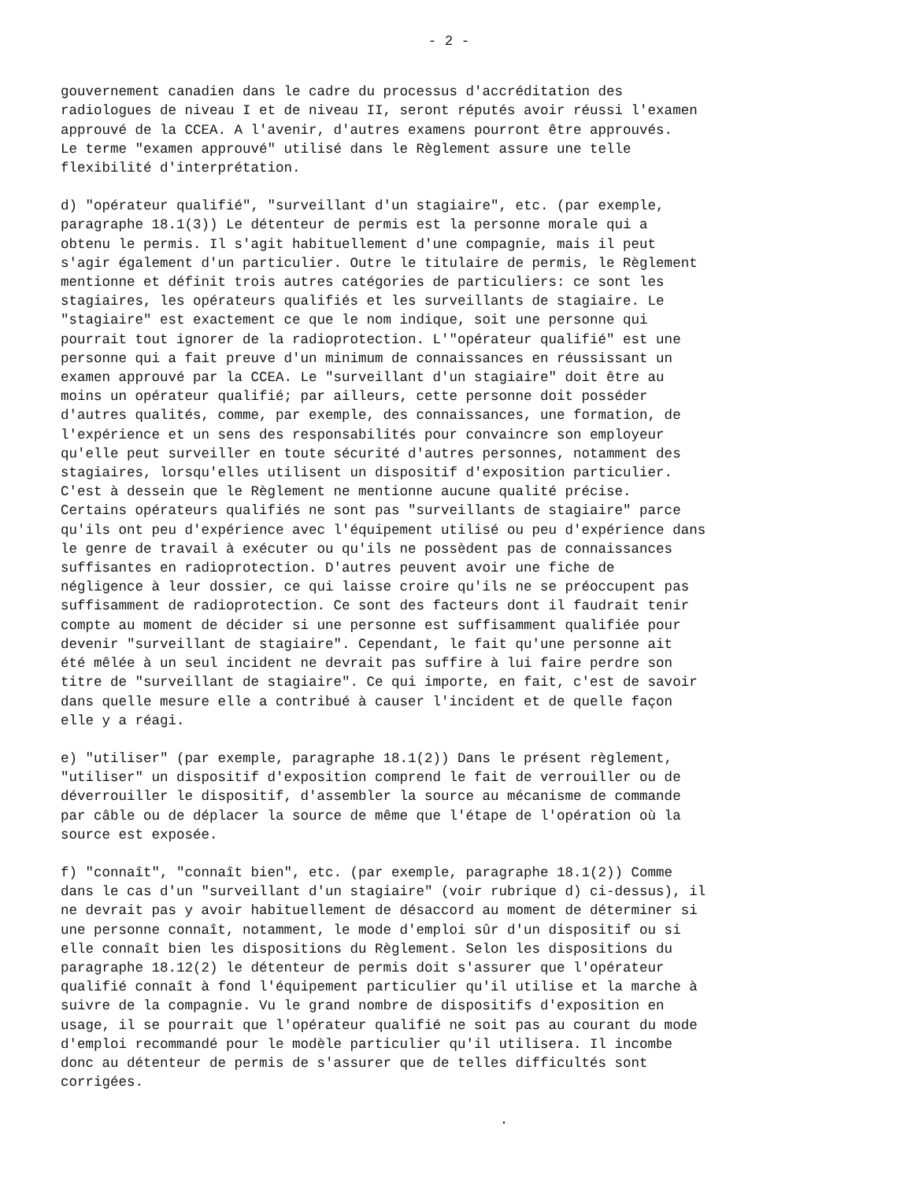- 2 -
gouvernement canadien dans le cadre du processus d'accréditation des radiologues de niveau I et de niveau II, seront réputés avoir réussi l'examen approuvé de la CCEA. A l'avenir, d'autres examens pourront être approuvés. Le terme "examen approuvé" utilisé dans le Règlement assure une telle flexibilité d'interprétation.
d) "opérateur qualifié", "surveillant d'un stagiaire", etc. (par exemple, paragraphe 18.1(3)) Le détenteur de permis est la personne morale qui a obtenu le permis. Il s'agit habituellement d'une compagnie, mais il peut s'agir également d'un particulier. Outre le titulaire de permis, le Règlement mentionne et définit trois autres catégories de particuliers: ce sont les stagiaires, les opérateurs qualifiés et les surveillants de stagiaire. Le "stagiaire" est exactement ce que le nom indique, soit une personne qui pourrait tout ignorer de la radioprotection. L'"opérateur qualifié" est une personne qui a fait preuve d'un minimum de connaissances en réussissant un examen approuvé par la CCEA. Le "surveillant d'un stagiaire" doit être au moins un opérateur qualifié; par ailleurs, cette personne doit posséder d'autres qualités, comme, par exemple, des connaissances, une formation, de l'expérience et un sens des responsabilités pour convaincre son employeur qu'elle peut surveiller en toute sécurité d'autres personnes, notamment des stagiaires, lorsqu'elles utilisent un dispositif d'exposition particulier. C'est à dessein que le Règlement ne mentionne aucune qualité précise. Certains opérateurs qualifiés ne sont pas "surveillants de stagiaire" parce qu'ils ont peu d'expérience avec l'équipement utilisé ou peu d'expérience dans le genre de travail à exécuter ou qu'ils ne possèdent pas de connaissances suffisantes en radioprotection. D'autres peuvent avoir une fiche de négligence à leur dossier, ce qui laisse croire qu'ils ne se préoccupent pas suffisamment de radioprotection. Ce sont des facteurs dont il faudrait tenir compte au moment de décider si une personne est suffisamment qualifiée pour devenir "surveillant de stagiaire". Cependant, le fait qu'une personne ait été mêlée à un seul incident ne devrait pas suffire à lui faire perdre son titre de "surveillant de stagiaire". Ce qui importe, en fait, c'est de savoir dans quelle mesure elle a contribué à causer l'incident et de quelle façon elle y a réagi.
e) "utiliser" (par exemple, paragraphe 18.1(2)) Dans le présent règlement, "utiliser" un dispositif d'exposition comprend le fait de verrouiller ou de déverrouiller le dispositif, d'assembler la source au mécanisme de commande par câble ou de déplacer la source de même que l'étape de l'opération où la source est exposée.
f) "connaît", "connaît bien", etc. (par exemple, paragraphe 18.1(2)) Comme dans le cas d'un "surveillant d'un stagiaire" (voir rubrique d) ci-dessus), il ne devrait pas y avoir habituellement de désaccord au moment de déterminer si une personne connaît, notamment, le mode d'emploi sûr d'un dispositif ou si elle connaît bien les dispositions du Règlement. Selon les dispositions du paragraphe 18.12(2) le détenteur de permis doit s'assurer que l'opérateur qualifié connaît à fond l'équipement particulier qu'il utilise et la marche à suivre de la compagnie. Vu le grand nombre de dispositifs d'exposition en usage, il se pourrait que l'opérateur qualifié ne soit pas au courant du mode d'emploi recommandé pour le modèle particulier qu'il utilisera. Il incombe donc au détenteur de permis de s'assurer que de telles difficultés sont corrigées.
.